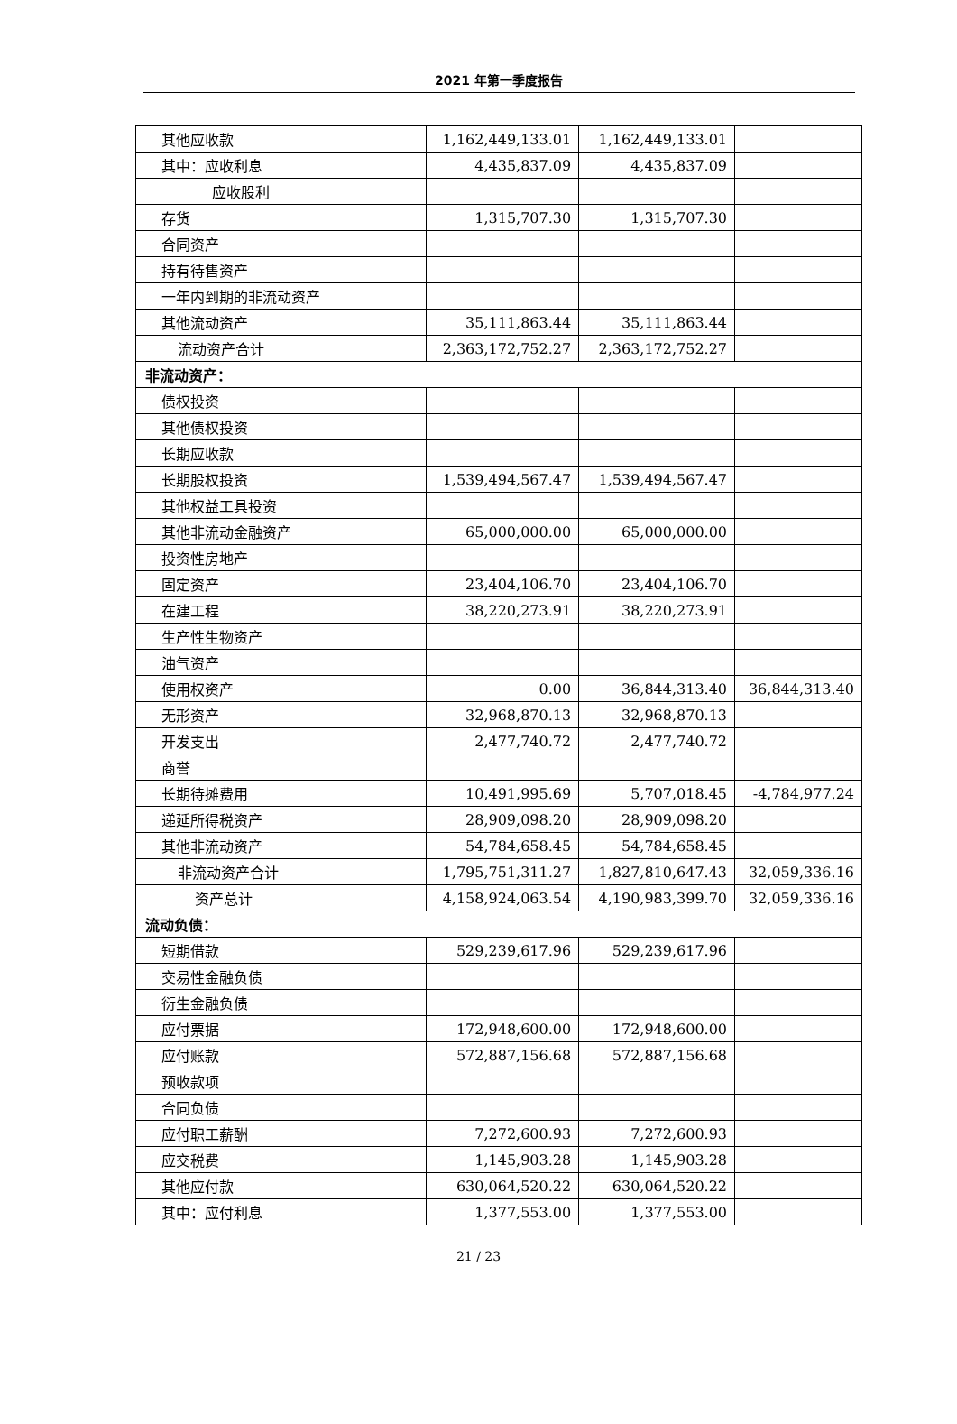2021 年第一季度报告
| 其他应收款 | 1,162,449,133.01 | 1,162,449,133.01 | |
| 其中：应收利息 | 4,435,837.09 | 4,435,837.09 | |
| 应收股利 | | | |
| 存货 | 1,315,707.30 | 1,315,707.30 | |
| 合同资产 | | | |
| 持有待售资产 | | | |
| 一年内到期的非流动资产 | | | |
| 其他流动资产 | 35,111,863.44 | 35,111,863.44 | |
| 流动资产合计 | 2,363,172,752.27 | 2,363,172,752.27 | |
| 非流动资产： | | | |
| 债权投资 | | | |
| 其他债权投资 | | | |
| 长期应收款 | | | |
| 长期股权投资 | 1,539,494,567.47 | 1,539,494,567.47 | |
| 其他权益工具投资 | | | |
| 其他非流动金融资产 | 65,000,000.00 | 65,000,000.00 | |
| 投资性房地产 | | | |
| 固定资产 | 23,404,106.70 | 23,404,106.70 | |
| 在建工程 | 38,220,273.91 | 38,220,273.91 | |
| 生产性生物资产 | | | |
| 油气资产 | | | |
| 使用权资产 | 0.00 | 36,844,313.40 | 36,844,313.40 |
| 无形资产 | 32,968,870.13 | 32,968,870.13 | |
| 开发支出 | 2,477,740.72 | 2,477,740.72 | |
| 商誉 | | | |
| 长期待摊费用 | 10,491,995.69 | 5,707,018.45 | -4,784,977.24 |
| 递延所得税资产 | 28,909,098.20 | 28,909,098.20 | |
| 其他非流动资产 | 54,784,658.45 | 54,784,658.45 | |
| 非流动资产合计 | 1,795,751,311.27 | 1,827,810,647.43 | 32,059,336.16 |
| 资产总计 | 4,158,924,063.54 | 4,190,983,399.70 | 32,059,336.16 |
| 流动负债： | | | |
| 短期借款 | 529,239,617.96 | 529,239,617.96 | |
| 交易性金融负债 | | | |
| 衍生金融负债 | | | |
| 应付票据 | 172,948,600.00 | 172,948,600.00 | |
| 应付账款 | 572,887,156.68 | 572,887,156.68 | |
| 预收款项 | | | |
| 合同负债 | | | |
| 应付职工薪酬 | 7,272,600.93 | 7,272,600.93 | |
| 应交税费 | 1,145,903.28 | 1,145,903.28 | |
| 其他应付款 | 630,064,520.22 | 630,064,520.22 | |
| 其中：应付利息 | 1,377,553.00 | 1,377,553.00 | |
21 / 23